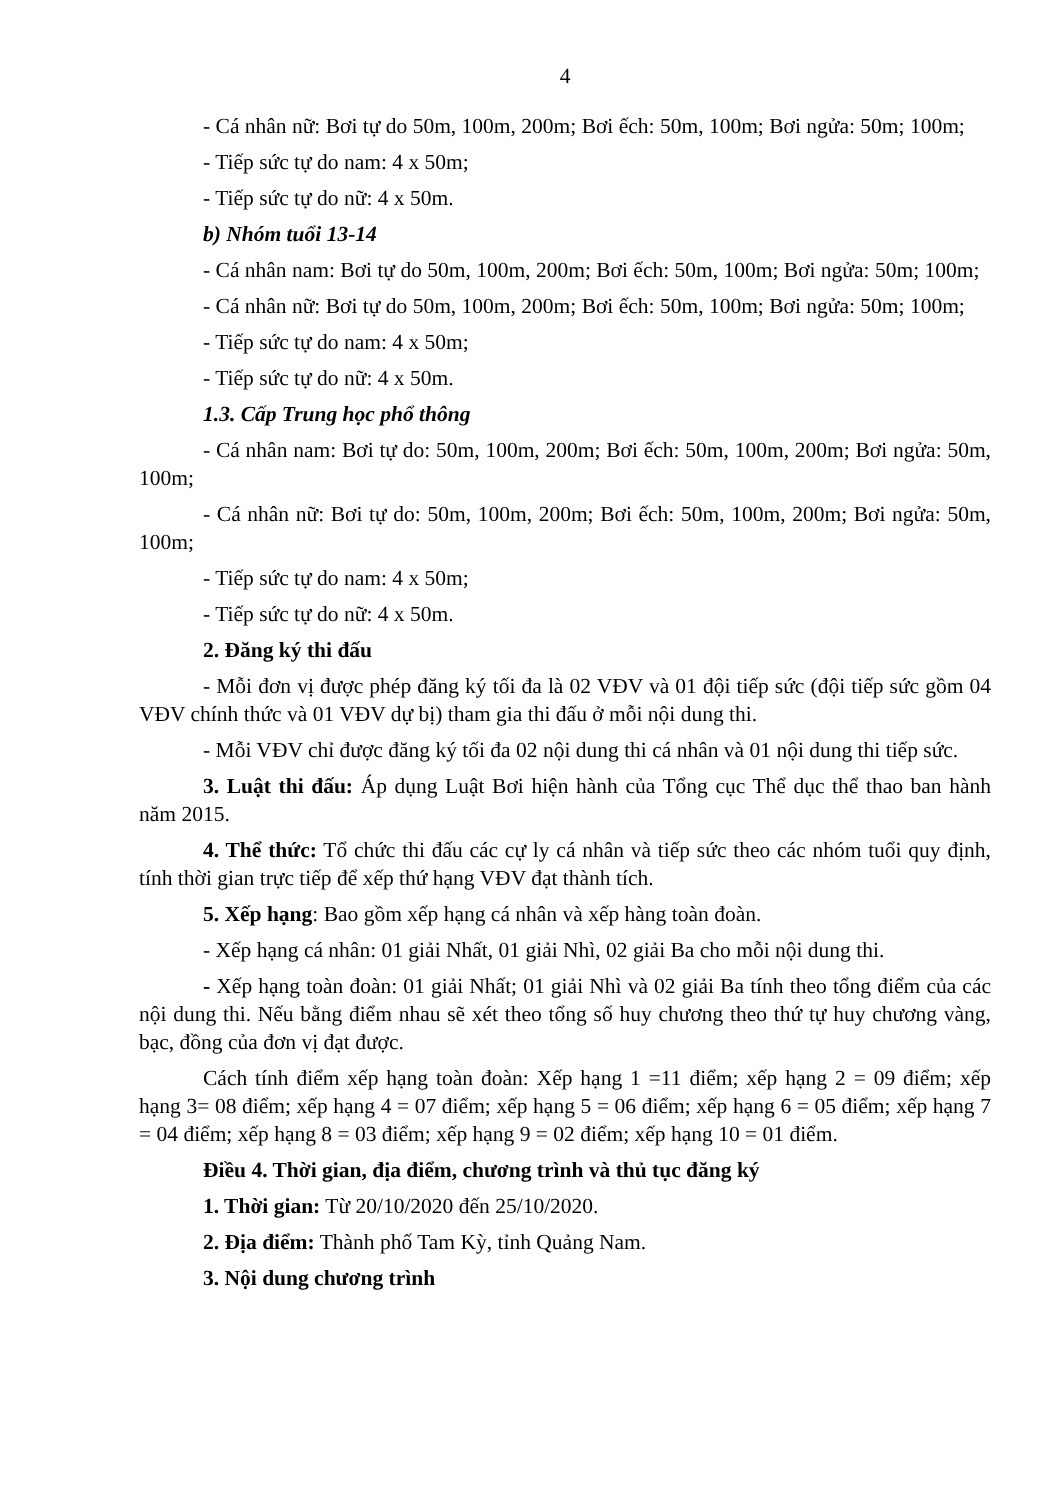4
- Cá nhân nữ: Bơi tự do 50m, 100m, 200m; Bơi ếch: 50m, 100m; Bơi ngửa: 50m; 100m;
- Tiếp sức tự do nam: 4 x 50m;
- Tiếp sức tự do nữ: 4 x 50m.
b) Nhóm tuổi 13-14
- Cá nhân nam: Bơi tự do 50m, 100m, 200m; Bơi ếch: 50m, 100m; Bơi ngửa: 50m; 100m;
- Cá nhân nữ: Bơi tự do 50m, 100m, 200m; Bơi ếch: 50m, 100m; Bơi ngửa: 50m; 100m;
- Tiếp sức tự do nam: 4 x 50m;
- Tiếp sức tự do nữ: 4 x 50m.
1.3. Cấp Trung học phổ thông
- Cá nhân nam: Bơi tự do: 50m, 100m, 200m; Bơi ếch: 50m, 100m, 200m; Bơi ngửa: 50m, 100m;
- Cá nhân nữ: Bơi tự do: 50m, 100m, 200m; Bơi ếch: 50m, 100m, 200m; Bơi ngửa: 50m, 100m;
- Tiếp sức tự do nam: 4 x 50m;
- Tiếp sức tự do nữ: 4 x 50m.
2. Đăng ký thi đấu
- Mỗi đơn vị được phép đăng ký tối đa là 02 VĐV và 01 đội tiếp sức (đội tiếp sức gồm 04 VĐV chính thức và 01 VĐV dự bị) tham gia thi đấu ở mỗi nội dung thi.
- Mỗi VĐV chỉ được đăng ký tối đa 02 nội dung thi cá nhân và 01 nội dung thi tiếp sức.
3. Luật thi đấu: Áp dụng Luật Bơi hiện hành của Tổng cục Thể dục thể thao ban hành năm 2015.
4. Thể thức: Tổ chức thi đấu các cự ly cá nhân và tiếp sức theo các nhóm tuổi quy định, tính thời gian trực tiếp để xếp thứ hạng VĐV đạt thành tích.
5. Xếp hạng: Bao gồm xếp hạng cá nhân và xếp hàng toàn đoàn.
- Xếp hạng cá nhân: 01 giải Nhất, 01 giải Nhì, 02 giải Ba cho mỗi nội dung thi.
- Xếp hạng toàn đoàn: 01 giải Nhất; 01 giải Nhì và 02 giải Ba tính theo tổng điểm của các nội dung thi. Nếu bằng điểm nhau sẽ xét theo tổng số huy chương theo thứ tự huy chương vàng, bạc, đồng của đơn vị đạt được.
Cách tính điểm xếp hạng toàn đoàn: Xếp hạng 1 =11 điểm; xếp hạng 2 = 09 điểm; xếp hạng 3= 08 điểm; xếp hạng 4 = 07 điểm; xếp hạng 5 = 06 điểm; xếp hạng 6 = 05 điểm; xếp hạng 7 = 04 điểm; xếp hạng 8 = 03 điểm; xếp hạng 9 = 02 điểm; xếp hạng 10 = 01 điểm.
Điều 4. Thời gian, địa điểm, chương trình và thủ tục đăng ký
1. Thời gian: Từ 20/10/2020 đến 25/10/2020.
2. Địa điểm: Thành phố Tam Kỳ, tỉnh Quảng Nam.
3. Nội dung chương trình